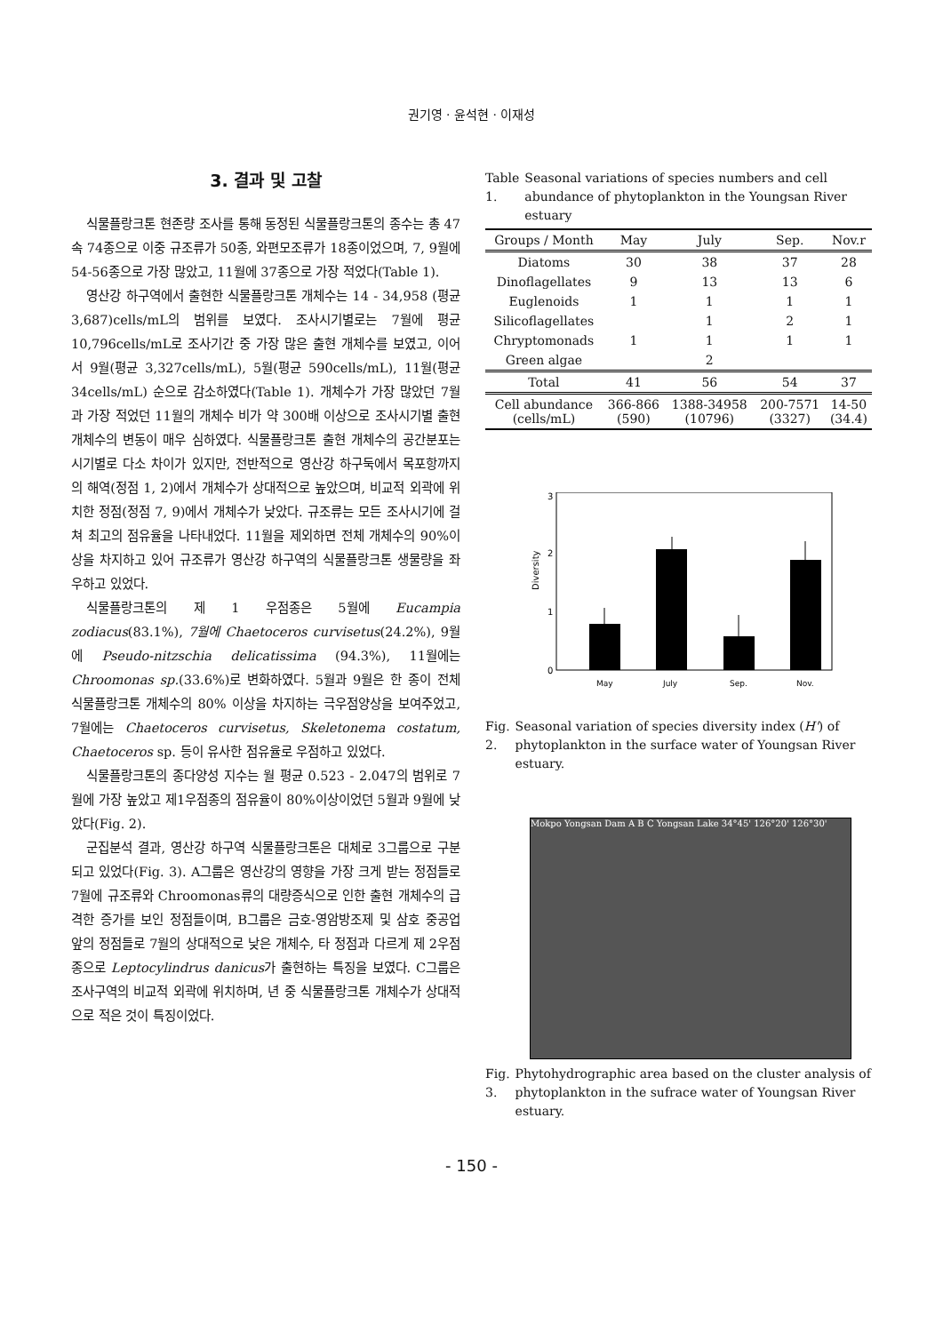권기영 · 윤석현 · 이재성
3. 결과 및 고찰
식물플랑크톤 현존량 조사를 통해 동정된 식물플랑크톤의 종수는 총 47속 74종으로 이중 규조류가 50종, 와편모조류가 18종이었으며, 7, 9월에 54-56종으로 가장 많았고, 11월에 37종으로 가장 적었다(Table 1).
영산강 하구역에서 출현한 식물플랑크톤 개체수는 14 - 34,958 (평균 3,687)cells/mL의 범위를 보였다. 조사시기별로는 7월에 평균 10,796cells/mL로 조사기간 중 가장 많은 출현 개체수를 보였고, 이어서 9월(평균 3,327cells/mL), 5월(평균 590cells/mL), 11월(평균 34cells/mL) 순으로 감소하였다(Table 1). 개체수가 가장 많았던 7월과 가장 적었던 11월의 개체수 비가 약 300배 이상으로 조사시기별 출현개체수의 변동이 매우 심하였다. 식물플랑크톤 출현 개체수의 공간분포는 시기별로 다소 차이가 있지만, 전반적으로 영산강 하구둑에서 목포항까지의 해역(정점 1, 2)에서 개체수가 상대적으로 높았으며, 비교적 외곽에 위치한 정점(정점 7, 9)에서 개체수가 낮았다. 규조류는 모든 조사시기에 걸쳐 최고의 점유율을 나타내었다. 11월을 제외하면 전체 개체수의 90%이상을 차지하고 있어 규조류가 영산강 하구역의 식물플랑크톤 생물량을 좌우하고 있었다.
식물플랑크톤의 제 1 우점종은 5월에 Eucampia zodiacus(83.1%), 7월에 Chaetoceros curvisetus(24.2%), 9월에 Pseudo-nitzschia delicatissima (94.3%), 11월에는 Chroomonas sp.(33.6%)로 변화하였다. 5월과 9월은 한 종이 전체 식물플랑크톤 개체수의 80% 이상을 차지하는 극우점양상을 보여주었고, 7월에는 Chaetoceros curvisetus, Skeletonema costatum, Chaetoceros sp. 등이 유사한 점유율로 우점하고 있었다.
식물플랑크톤의 종다양성 지수는 월 평균 0.523 - 2.047의 범위로 7월에 가장 높았고 제1우점종의 점유율이 80%이상이었던 5월과 9월에 낮았다(Fig. 2).
군집분석 결과, 영산강 하구역 식물플랑크톤은 대체로 3그룹으로 구분되고 있었다(Fig. 3). A그룹은 영산강의 영향을 가장 크게 받는 정점들로 7월에 규조류와 Chroomonas류의 대량증식으로 인한 출현 개체수의 급격한 증가를 보인 정점들이며, B그룹은 금호-영암방조제 및 삼호 중공업 앞의 정점들로 7월의 상대적으로 낮은 개체수, 타 정점과 다르게 제 2우점종으로 Leptocylindrus danicus가 출현하는 특징을 보였다. C그룹은 조사구역의 비교적 외곽에 위치하며, 년 중 식물플랑크톤 개체수가 상대적으로 적은 것이 특징이었다.
Table 1. Seasonal variations of species numbers and cell abundance of phytoplankton in the Youngsan River estuary
| Groups / Month | May | July | Sep. | Nov.r |
| --- | --- | --- | --- | --- |
| Diatoms | 30 | 38 | 37 | 28 |
| Dinoflagellates | 9 | 13 | 13 | 6 |
| Euglenoids | 1 | 1 | 1 | 1 |
| Silicoflagellates | | 1 | 2 | 1 |
| Chryptomonads | 1 | 1 | 1 | 1 |
| Green algae | | 2 | | |
| Total | 41 | 56 | 54 | 37 |
| Cell abundance (cells/mL) | 366-866 (590) | 1388-34958 (10796) | 200-7571 (3327) | 14-50 (34.4) |
3
2
1
0
Diversity
May
July
Sep.
Nov.
Fig. 2. Seasonal variation of species diversity index (H') of phytoplankton in the surface water of Youngsan River estuary.
Mokpo Yongsan Dam A B C Yongsan Lake 34°45' 126°20' 126°30'
Fig. 3. Phytohydrographic area based on the cluster analysis of phytoplankton in the sufrace water of Youngsan River estuary.
- 150 -